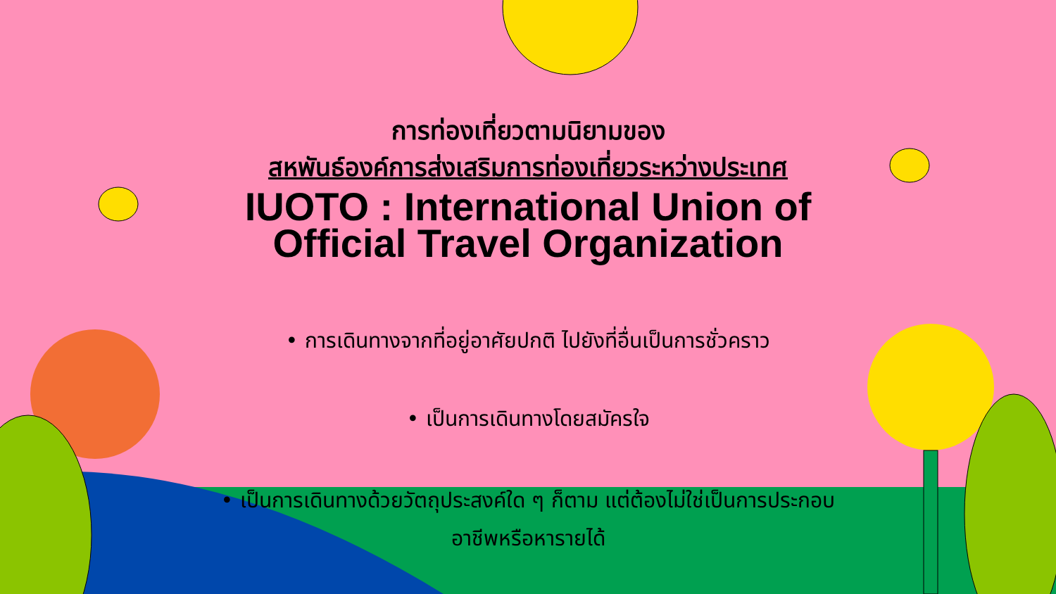การท่องเที่ยวตามนิยามของ
สหพันธ์องค์การส่งเสริมการท่องเที่ยวระหว่างประเทศ
IUOTO : International Union of
Official Travel Organization
• การเดินทางจากที่อยู่อาศัยปกติ ไปยังที่อื่นเป็นการชั่วคราว
• เป็นการเดินทางโดยสมัครใจ
• เป็นการเดินทางด้วยวัตถุประสงค์ใด ๆ ก็ตาม แต่ต้องไม่ใช่เป็นการประกอบ
อาชีพหรือหารายได้